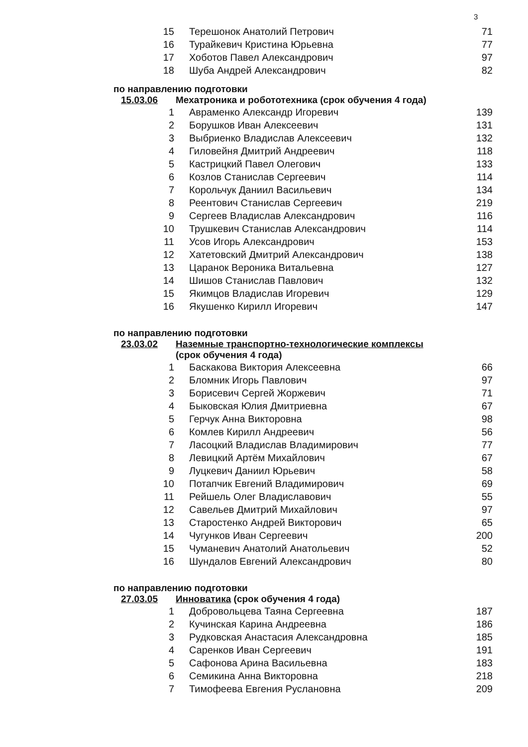3
| 15 | Терешонок Анатолий Петрович | 71 |
| 16 | Турайкевич Кристина Юрьевна | 77 |
| 17 | Хоботов Павел Александрович | 97 |
| 18 | Шуба Андрей Александрович | 82 |
по направлению подготовки
15.03.06 Мехатроника и робототехника (срок обучения 4 года)
| 1 | Авраменко Александр Игоревич | 139 |
| 2 | Борушков Иван Алексеевич | 131 |
| 3 | Выбриенко Владислав Алексеевич | 132 |
| 4 | Гиловейня Дмитрий Андреевич | 118 |
| 5 | Кастрицкий Павел Олегович | 133 |
| 6 | Козлов Станислав Сергеевич | 114 |
| 7 | Корольчук Даниил Васильевич | 134 |
| 8 | Реентович Станислав Сергеевич | 219 |
| 9 | Сергеев Владислав Александрович | 116 |
| 10 | Трушкевич Станислав Александрович | 114 |
| 11 | Усов Игорь Александрович | 153 |
| 12 | Хатетовский Дмитрий Александрович | 138 |
| 13 | Царанок Вероника Витальевна | 127 |
| 14 | Шишов Станислав Павлович | 132 |
| 15 | Якимцов Владислав Игоревич | 129 |
| 16 | Якушенко Кирилл Игоревич | 147 |
по направлению подготовки
23.03.02 Наземные транспортно-технологические комплексы
(срок обучения 4 года)
| 1 | Баскакова Виктория Алексеевна | 66 |
| 2 | Бломник Игорь Павлович | 97 |
| 3 | Борисевич Сергей Жоржевич | 71 |
| 4 | Быковская Юлия Дмитриевна | 67 |
| 5 | Герчук Анна Викторовна | 98 |
| 6 | Комлев Кирилл Андреевич | 56 |
| 7 | Ласоцкий Владислав Владимирович | 77 |
| 8 | Левицкий Артём Михайлович | 67 |
| 9 | Луцкевич Даниил Юрьевич | 58 |
| 10 | Потапчик Евгений Владимирович | 69 |
| 11 | Рейшель Олег Владиславович | 55 |
| 12 | Савельев Дмитрий Михайлович | 97 |
| 13 | Старостенко Андрей Викторович | 65 |
| 14 | Чугунков Иван Сергеевич | 200 |
| 15 | Чуманевич Анатолий Анатольевич | 52 |
| 16 | Шундалов Евгений Александрович | 80 |
по направлению подготовки
27.03.05 Инноватика (срок обучения 4 года)
| 1 | Добровольцева Таяна Сергеевна | 187 |
| 2 | Кучинская Карина Андреевна | 186 |
| 3 | Рудковская Анастасия Александровна | 185 |
| 4 | Саренков Иван Сергеевич | 191 |
| 5 | Сафонова Арина Васильевна | 183 |
| 6 | Семикина Анна Викторовна | 218 |
| 7 | Тимофеева Евгения Руслановна | 209 |